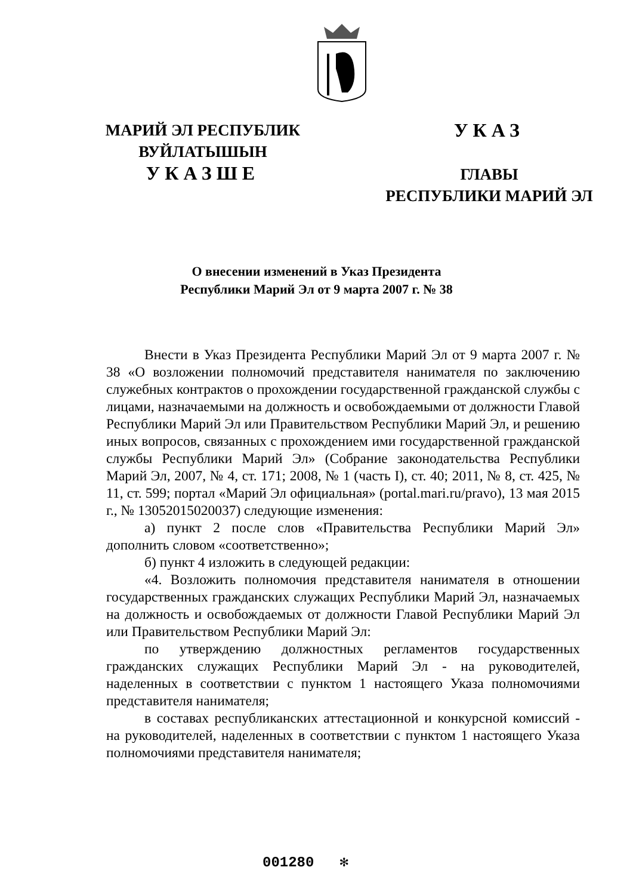МАРИЙ ЭЛ РЕСПУБЛИК
ВУЙЛАТЫШЫН
УКАЗШЕ
УКАЗ
ГЛАВЫ
РЕСПУБЛИКИ МАРИЙ ЭЛ
О внесении изменений в Указ Президента
Республики Марий Эл от 9 марта 2007 г. № 38
Внести в Указ Президента Республики Марий Эл от 9 марта 2007 г. № 38 «О возложении полномочий представителя нанимателя по заключению служебных контрактов о прохождении государственной гражданской службы с лицами, назначаемыми на должность и освобождаемыми от должности Главой Республики Марий Эл или Правительством Республики Марий Эл, и решению иных вопросов, связанных с прохождением ими государственной гражданской службы Республики Марий Эл» (Собрание законодательства Республики Марий Эл, 2007, № 4, ст. 171; 2008, № 1 (часть I), ст. 40; 2011, № 8, ст. 425, № 11, ст. 599; портал «Марий Эл официальная» (portal.mari.ru/pravo), 13 мая 2015 г., № 13052015020037) следующие изменения:
а) пункт 2 после слов «Правительства Республики Марий Эл» дополнить словом «соответственно»;
б) пункт 4 изложить в следующей редакции:
«4. Возложить полномочия представителя нанимателя в отношении государственных гражданских служащих Республики Марий Эл, назначаемых на должность и освобождаемых от должности Главой Республики Марий Эл или Правительством Республики Марий Эл:
по утверждению должностных регламентов государственных гражданских служащих Республики Марий Эл - на руководителей, наделенных в соответствии с пунктом 1 настоящего Указа полномочиями представителя нанимателя;
в составах республиканских аттестационной и конкурсной комиссий - на руководителей, наделенных в соответствии с пунктом 1 настоящего Указа полномочиями представителя нанимателя;
001280 ✻